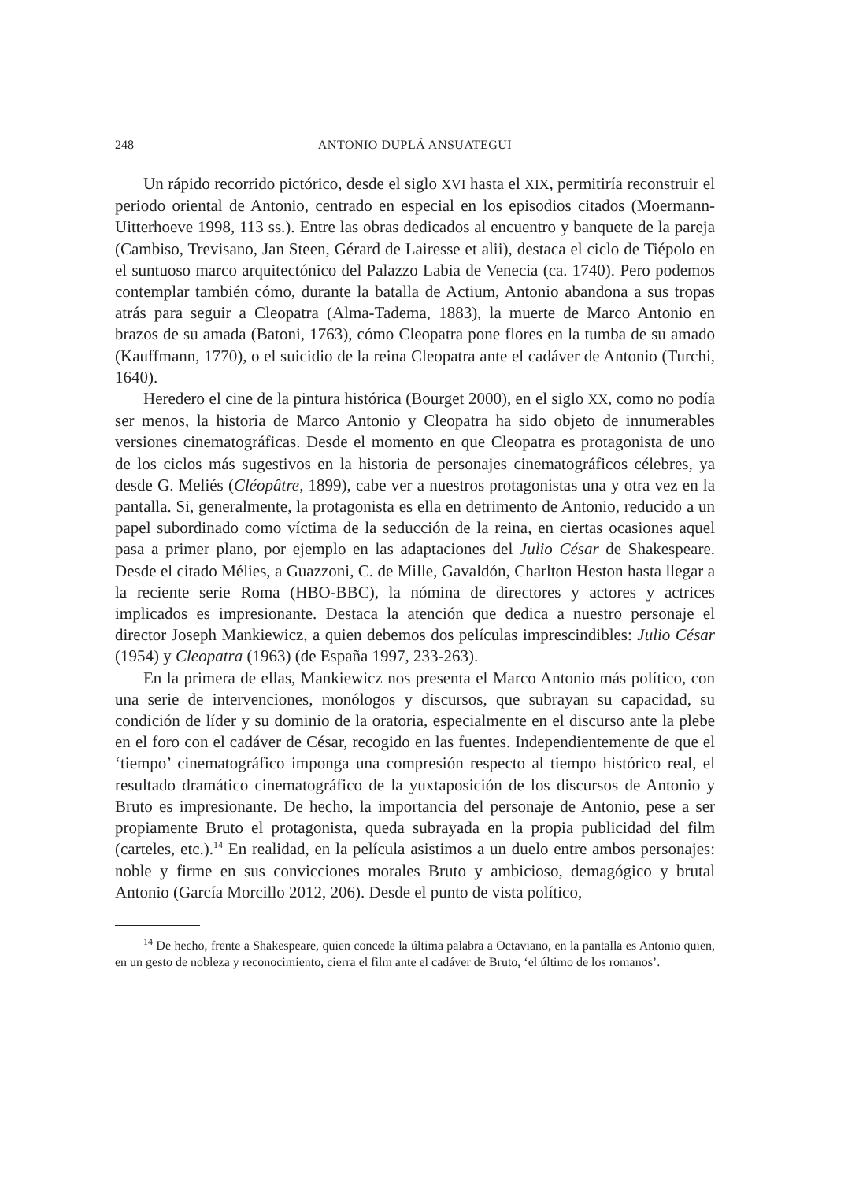248 ANTONIO DUPLÁ ANSUATEGUI
Un rápido recorrido pictórico, desde el siglo XVI hasta el XIX, permitiría reconstruir el periodo oriental de Antonio, centrado en especial en los episodios citados (Moermann-Uitterhoeve 1998, 113 ss.). Entre las obras dedicados al encuentro y banquete de la pareja (Cambiso, Trevisano, Jan Steen, Gérard de Lairesse et alii), destaca el ciclo de Tiépolo en el suntuoso marco arquitectónico del Palazzo Labia de Venecia (ca. 1740). Pero podemos contemplar también cómo, durante la batalla de Actium, Antonio abandona a sus tropas atrás para seguir a Cleopatra (Alma-Tadema, 1883), la muerte de Marco Antonio en brazos de su amada (Batoni, 1763), cómo Cleopatra pone flores en la tumba de su amado (Kauffmann, 1770), o el suicidio de la reina Cleopatra ante el cadáver de Antonio (Turchi, 1640).
Heredero el cine de la pintura histórica (Bourget 2000), en el siglo XX, como no podía ser menos, la historia de Marco Antonio y Cleopatra ha sido objeto de innumerables versiones cinematográficas. Desde el momento en que Cleopatra es protagonista de uno de los ciclos más sugestivos en la historia de personajes cinematográficos célebres, ya desde G. Meliés (Cléopâtre, 1899), cabe ver a nuestros protagonistas una y otra vez en la pantalla. Si, generalmente, la protagonista es ella en detrimento de Antonio, reducido a un papel subordinado como víctima de la seducción de la reina, en ciertas ocasiones aquel pasa a primer plano, por ejemplo en las adaptaciones del Julio César de Shakespeare. Desde el citado Mélies, a Guazzoni, C. de Mille, Gavaldón, Charlton Heston hasta llegar a la reciente serie Roma (HBO-BBC), la nómina de directores y actores y actrices implicados es impresionante. Destaca la atención que dedica a nuestro personaje el director Joseph Mankiewicz, a quien debemos dos películas imprescindibles: Julio César (1954) y Cleopatra (1963) (de España 1997, 233-263).
En la primera de ellas, Mankiewicz nos presenta el Marco Antonio más político, con una serie de intervenciones, monólogos y discursos, que subrayan su capacidad, su condición de líder y su dominio de la oratoria, especialmente en el discurso ante la plebe en el foro con el cadáver de César, recogido en las fuentes. Independientemente de que el ‘tiempo’ cinematográfico imponga una compresión respecto al tiempo histórico real, el resultado dramático cinematográfico de la yuxtaposición de los discursos de Antonio y Bruto es impresionante. De hecho, la importancia del personaje de Antonio, pese a ser propiamente Bruto el protagonista, queda subrayada en la propia publicidad del film (carteles, etc.).<sup>14</sup> En realidad, en la película asistimos a un duelo entre ambos personajes: noble y firme en sus convicciones morales Bruto y ambicioso, demagógico y brutal Antonio (García Morcillo 2012, 206). Desde el punto de vista político,
<sup>14</sup> De hecho, frente a Shakespeare, quien concede la última palabra a Octaviano, en la pantalla es Antonio quien, en un gesto de nobleza y reconocimiento, cierra el film ante el cadáver de Bruto, ‘el último de los romanos’.